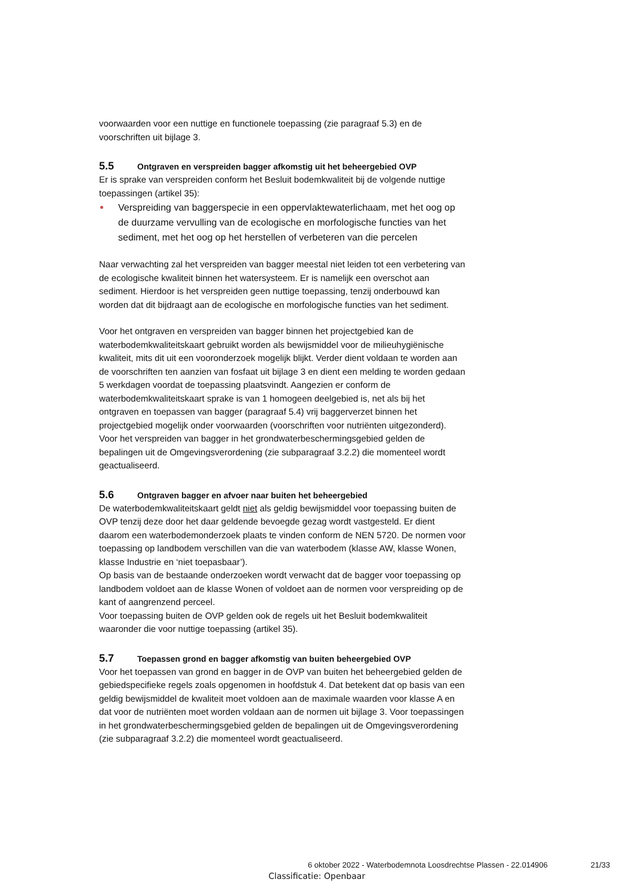voorwaarden voor een nuttige en functionele toepassing (zie paragraaf 5.3) en de voorschriften uit bijlage 3.
5.5 Ontgraven en verspreiden bagger afkomstig uit het beheergebied OVP
Er is sprake van verspreiden conform het Besluit bodemkwaliteit bij de volgende nuttige toepassingen (artikel 35):
Verspreiding van baggerspecie in een oppervlaktewaterlichaam, met het oog op de duurzame vervulling van de ecologische en morfologische functies van het sediment, met het oog op het herstellen of verbeteren van die percelen
Naar verwachting zal het verspreiden van bagger meestal niet leiden tot een verbetering van de ecologische kwaliteit binnen het watersysteem. Er is namelijk een overschot aan sediment. Hierdoor is het verspreiden geen nuttige toepassing, tenzij onderbouwd kan worden dat dit bijdraagt aan de ecologische en morfologische functies van het sediment.
Voor het ontgraven en verspreiden van bagger binnen het projectgebied kan de waterbodemkwaliteitskaart gebruikt worden als bewijsmiddel voor de milieuhygiënische kwaliteit, mits dit uit een vooronderzoek mogelijk blijkt. Verder dient voldaan te worden aan de voorschriften ten aanzien van fosfaat uit bijlage 3 en dient een melding te worden gedaan 5 werkdagen voordat de toepassing plaatsvindt. Aangezien er conform de waterbodemkwaliteitskaart sprake is van 1 homogeen deelgebied is, net als bij het ontgraven en toepassen van bagger (paragraaf 5.4) vrij baggerverzet binnen het projectgebied mogelijk onder voorwaarden (voorschriften voor nutriënten uitgezonderd). Voor het verspreiden van bagger in het grondwaterbeschermingsgebied gelden de bepalingen uit de Omgevingsverordening (zie subparagraaf 3.2.2) die momenteel wordt geactualiseerd.
5.6 Ontgraven bagger en afvoer naar buiten het beheergebied
De waterbodemkwaliteitskaart geldt niet als geldig bewijsmiddel voor toepassing buiten de OVP tenzij deze door het daar geldende bevoegde gezag wordt vastgesteld. Er dient daarom een waterbodemonderzoek plaats te vinden conform de NEN 5720. De normen voor toepassing op landbodem verschillen van die van waterbodem (klasse AW, klasse Wonen, klasse Industrie en ‘niet toepasbaar’).
Op basis van de bestaande onderzoeken wordt verwacht dat de bagger voor toepassing op landbodem voldoet aan de klasse Wonen of voldoet aan de normen voor verspreiding op de kant of aangrenzend perceel.
Voor toepassing buiten de OVP gelden ook de regels uit het Besluit bodemkwaliteit waaronder die voor nuttige toepassing (artikel 35).
5.7 Toepassen grond en bagger afkomstig van buiten beheergebied OVP
Voor het toepassen van grond en bagger in de OVP van buiten het beheergebied gelden de gebiedspecifieke regels zoals opgenomen in hoofdstuk 4. Dat betekent dat op basis van een geldig bewijsmiddel de kwaliteit moet voldoen aan de maximale waarden voor klasse A en dat voor de nutriënten moet worden voldaan aan de normen uit bijlage 3. Voor toepassingen in het grondwaterbeschermingsgebied gelden de bepalingen uit de Omgevingsverordening (zie subparagraaf 3.2.2) die momenteel wordt geactualiseerd.
6 oktober 2022 - Waterbodemnota Loosdrechtse Plassen - 22.014906
21/33
Classificatie: Openbaar